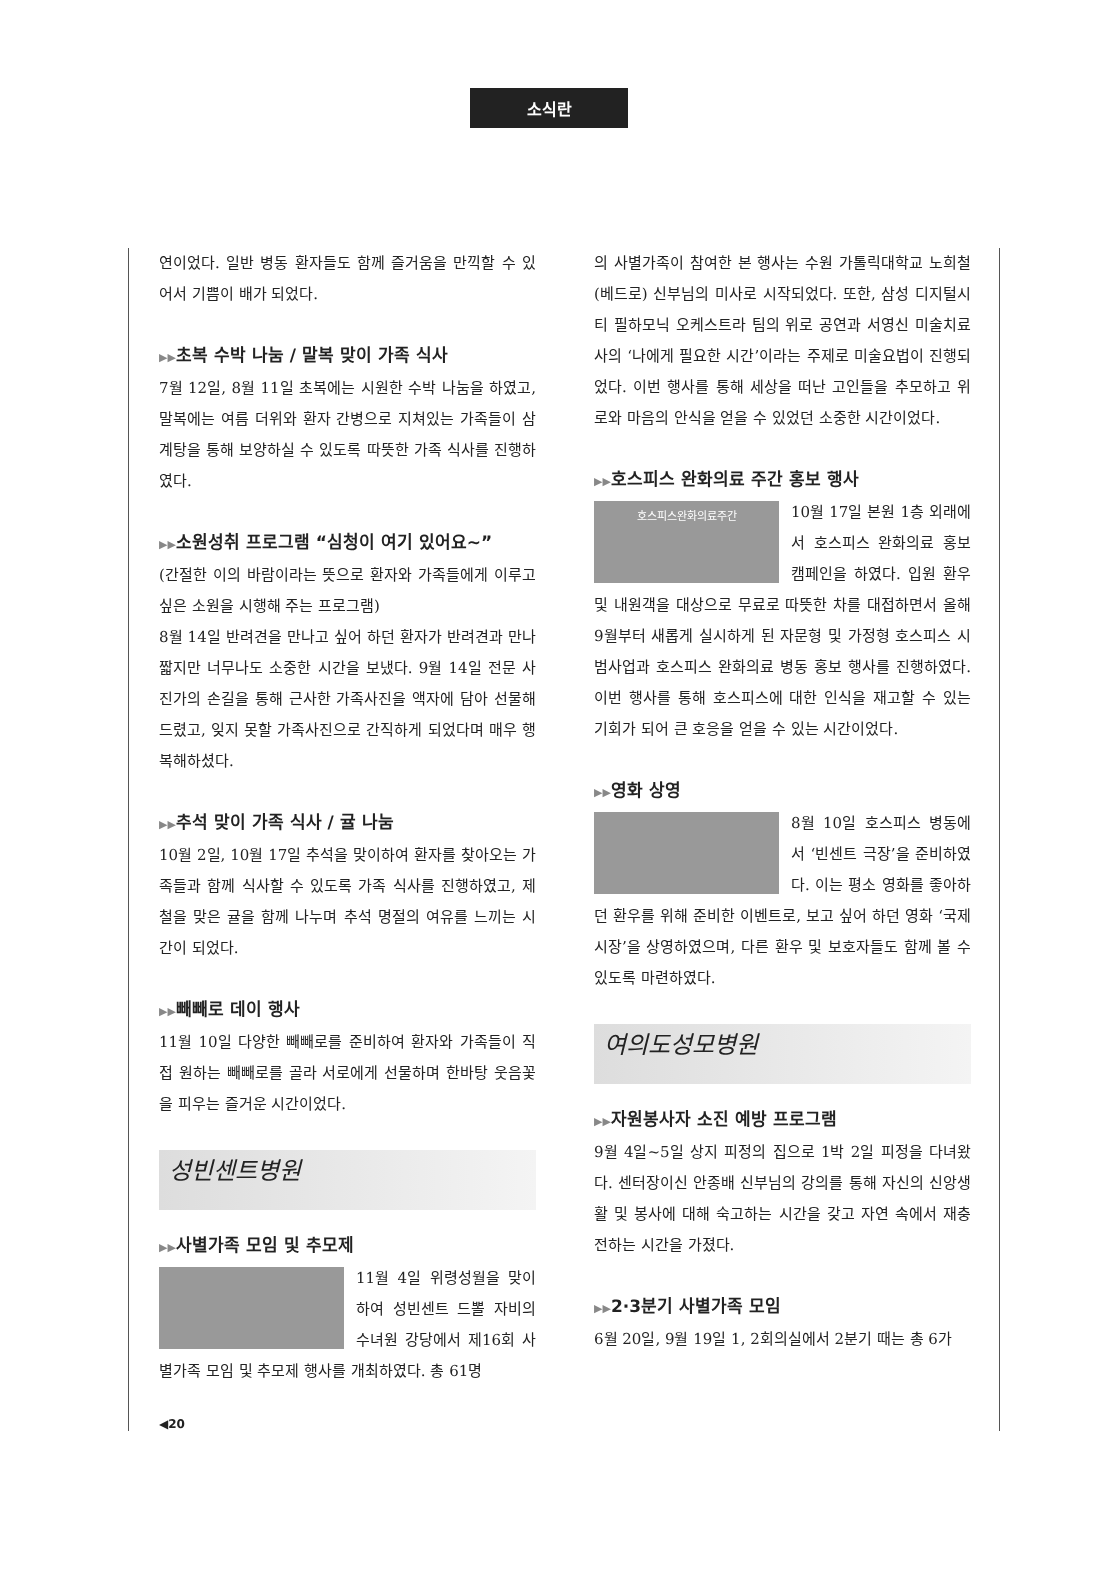소식란
연이었다. 일반 병동 환자들도 함께 즐거움을 만끽할 수 있어서 기쁨이 배가 되었다.
▶▶초복 수박 나눔 / 말복 맞이 가족 식사
7월 12일, 8월 11일 초복에는 시원한 수박 나눔을 하였고, 말복에는 여름 더위와 환자 간병으로 지쳐있는 가족들이 삼계탕을 통해 보양하실 수 있도록 따뜻한 가족 식사를 진행하였다.
▶▶소원성취 프로그램 “심청이 여기 있어요~”
(간절한 이의 바람이라는 뜻으로 환자와 가족들에게 이루고 싶은 소원을 시행해 주는 프로그램)
8월 14일 반려견을 만나고 싶어 하던 환자가 반려견과 만나 짧지만 너무나도 소중한 시간을 보냈다. 9월 14일 전문 사진가의 손길을 통해 근사한 가족사진을 액자에 담아 선물해드렸고, 잊지 못할 가족사진으로 간직하게 되었다며 매우 행복해하셨다.
▶▶추석 맞이 가족 식사 / 귤 나눔
10월 2일, 10월 17일 추석을 맞이하여 환자를 찾아오는 가족들과 함께 식사할 수 있도록 가족 식사를 진행하였고, 제철을 맞은 귤을 함께 나누며 추석 명절의 여유를 느끼는 시간이 되었다.
▶▶빼빼로 데이 행사
11월 10일 다양한 빼빼로를 준비하여 환자와 가족들이 직접 원하는 빼빼로를 골라 서로에게 선물하며 한바탕 웃음꽃을 피우는 즐거운 시간이었다.
성빈센트병원
▶▶사별가족 모임 및 추모제
11월 4일 위령성월을 맞이하여 성빈센트 드뽈 자비의 수녀원 강당에서 제16회 사별가족 모임 및 추모제 행사를 개최하였다. 총 61명
◀20
의 사별가족이 참여한 본 행사는 수원 가톨릭대학교 노희철(베드로) 신부님의 미사로 시작되었다. 또한, 삼성 디지털시티 필하모닉 오케스트라 팀의 위로 공연과 서영신 미술치료사의 ‘나에게 필요한 시간’이라는 주제로 미술요법이 진행되었다. 이번 행사를 통해 세상을 떠난 고인들을 추모하고 위로와 마음의 안식을 얻을 수 있었던 소중한 시간이었다.
▶▶호스피스 완화의료 주간 홍보 행사
호스피스완화의료주간
10월 17일 본원 1층 외래에서 호스피스 완화의료 홍보 캠페인을 하였다. 입원 환우 및 내원객을 대상으로 무료로 따뜻한 차를 대접하면서 올해 9월부터 새롭게 실시하게 된 자문형 및 가정형 호스피스 시범사업과 호스피스 완화의료 병동 홍보 행사를 진행하였다. 이번 행사를 통해 호스피스에 대한 인식을 재고할 수 있는 기회가 되어 큰 호응을 얻을 수 있는 시간이었다.
▶▶영화 상영
8월 10일 호스피스 병동에서 ‘빈센트 극장’을 준비하였다. 이는 평소 영화를 좋아하던 환우를 위해 준비한 이벤트로, 보고 싶어 하던 영화 ‘국제시장’을 상영하였으며, 다른 환우 및 보호자들도 함께 볼 수 있도록 마련하였다.
여의도성모병원
▶▶자원봉사자 소진 예방 프로그램
9월 4일~5일 상지 피정의 집으로 1박 2일 피정을 다녀왔다. 센터장이신 안종배 신부님의 강의를 통해 자신의 신앙생활 및 봉사에 대해 숙고하는 시간을 갖고 자연 속에서 재충전하는 시간을 가졌다.
▶▶2·3분기 사별가족 모임
6월 20일, 9월 19일 1, 2회의실에서 2분기 때는 총 6가